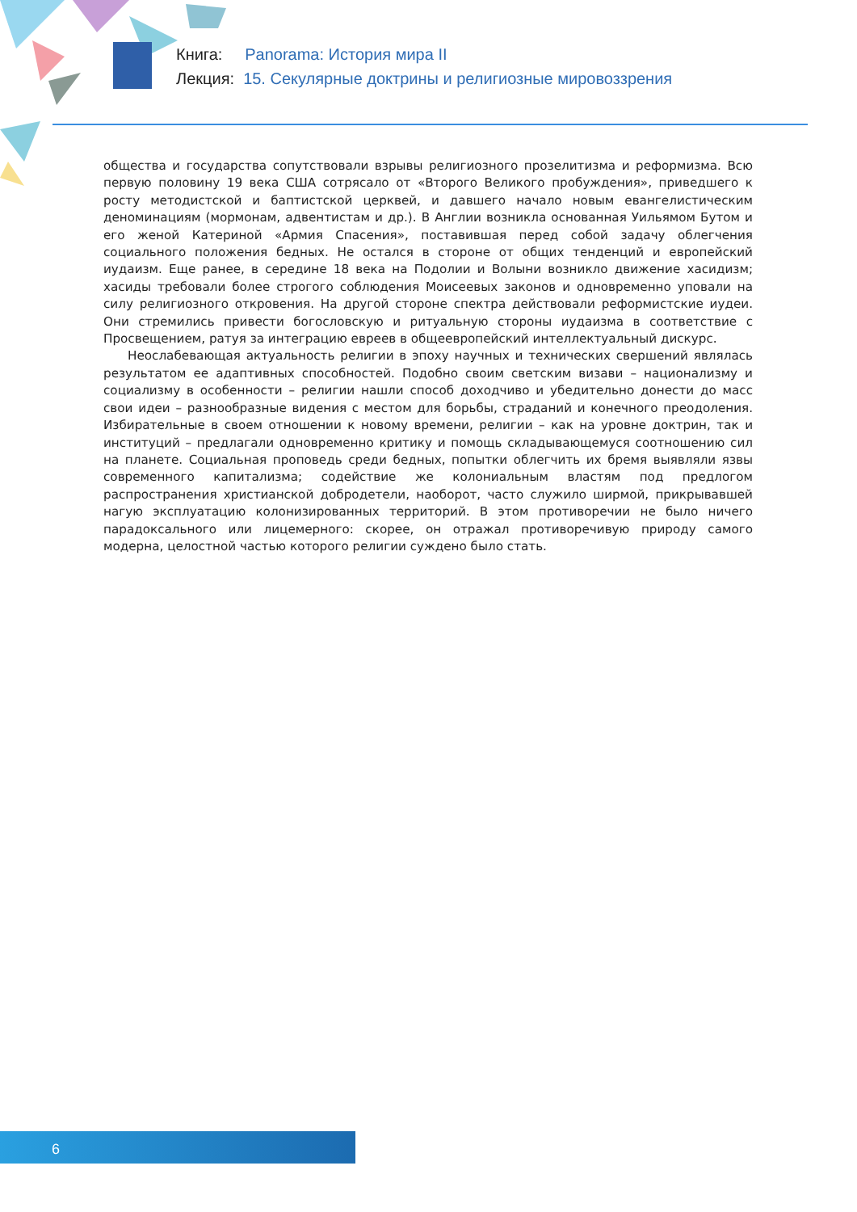Книга: Panorama: История мира II
Лекция: 15. Секулярные доктрины и религиозные мировоззрения
общества и государства сопутствовали взрывы религиозного прозелитизма и реформизма. Всю первую половину 19 века США сотрясало от «Второго Великого пробуждения», приведшего к росту методистской и баптистской церквей, и давшего начало новым евангелистическим деноминациям (мормонам, адвентистам и др.). В Англии возникла основанная Уильямом Бутом и его женой Катериной «Армия Спасения», поставившая перед собой задачу облегчения социального положения бедных. Не остался в стороне от общих тенденций и европейский иудаизм. Еще ранее, в середине 18 века на Подолии и Волыни возникло движение хасидизм; хасиды требовали более строгого соблюдения Моисеевых законов и одновременно уповали на силу религиозного откровения. На другой стороне спектра действовали реформистские иудеи. Они стремились привести богословскую и ритуальную стороны иудаизма в соответствие с Просвещением, ратуя за интеграцию евреев в общеевропейский интеллектуальный дискурс.
Неослабевающая актуальность религии в эпоху научных и технических свершений являлась результатом ее адаптивных способностей. Подобно своим светским визави – национализму и социализму в особенности – религии нашли способ доходчиво и убедительно донести до масс свои идеи – разнообразные видения с местом для борьбы, страданий и конечного преодоления. Избирательные в своем отношении к новому времени, религии – как на уровне доктрин, так и институций – предлагали одновременно критику и помощь складывающемуся соотношению сил на планете. Социальная проповедь среди бедных, попытки облегчить их бремя выявляли язвы современного капитализма; содействие же колониальным властям под предлогом распространения христианской добродетели, наоборот, часто служило ширмой, прикрывавшей нагую эксплуатацию колонизированных территорий. В этом противоречии не было ничего парадоксального или лицемерного: скорее, он отражал противоречивую природу самого модерна, целостной частью которого религии суждено было стать.
6